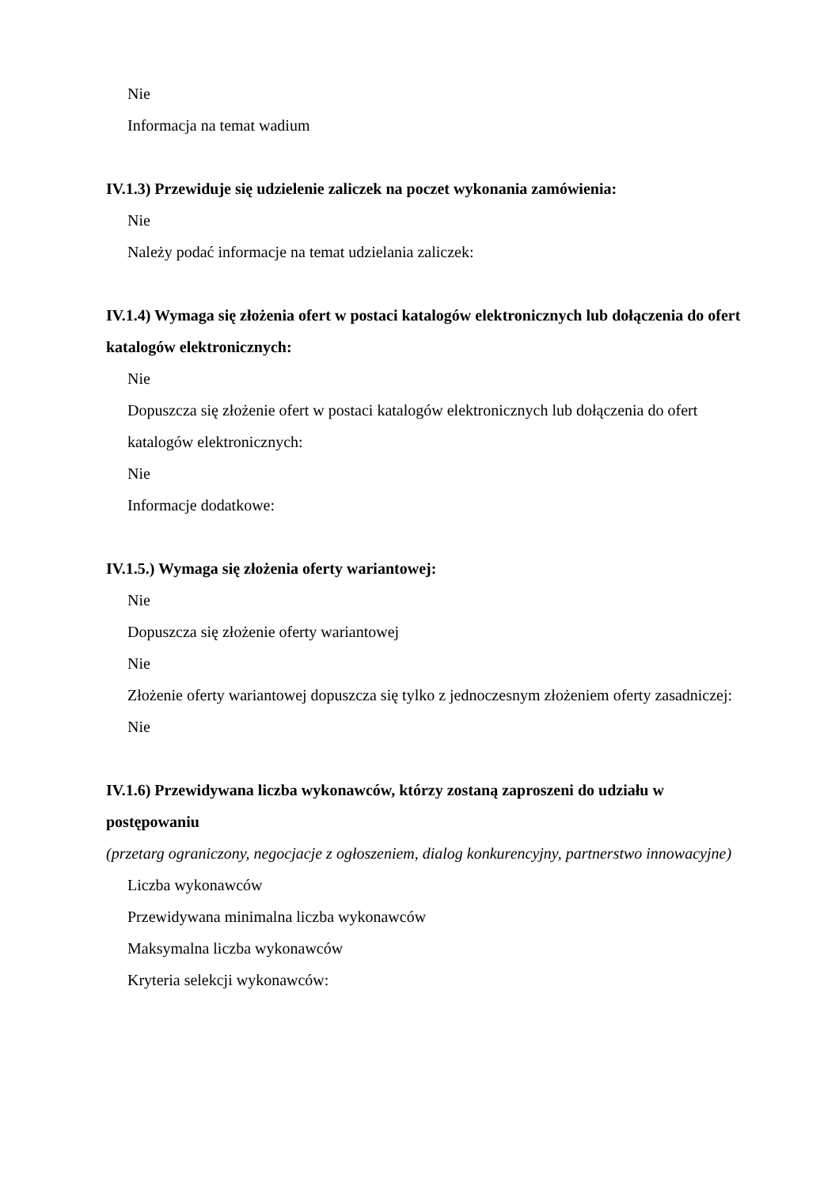Nie
Informacja na temat wadium
IV.1.3) Przewiduje się udzielenie zaliczek na poczet wykonania zamówienia:
Nie
Należy podać informacje na temat udzielania zaliczek:
IV.1.4) Wymaga się złożenia ofert w postaci katalogów elektronicznych lub dołączenia do ofert katalogów elektronicznych:
Nie
Dopuszcza się złożenie ofert w postaci katalogów elektronicznych lub dołączenia do ofert katalogów elektronicznych:
Nie
Informacje dodatkowe:
IV.1.5.) Wymaga się złożenia oferty wariantowej:
Nie
Dopuszcza się złożenie oferty wariantowej
Nie
Złożenie oferty wariantowej dopuszcza się tylko z jednoczesnym złożeniem oferty zasadniczej:
Nie
IV.1.6) Przewidywana liczba wykonawców, którzy zostaną zaproszeni do udziału w postępowaniu
(przetarg ograniczony, negocjacje z ogłoszeniem, dialog konkurencyjny, partnerstwo innowacyjne)
Liczba wykonawców
Przewidywana minimalna liczba wykonawców
Maksymalna liczba wykonawców
Kryteria selekcji wykonawców: